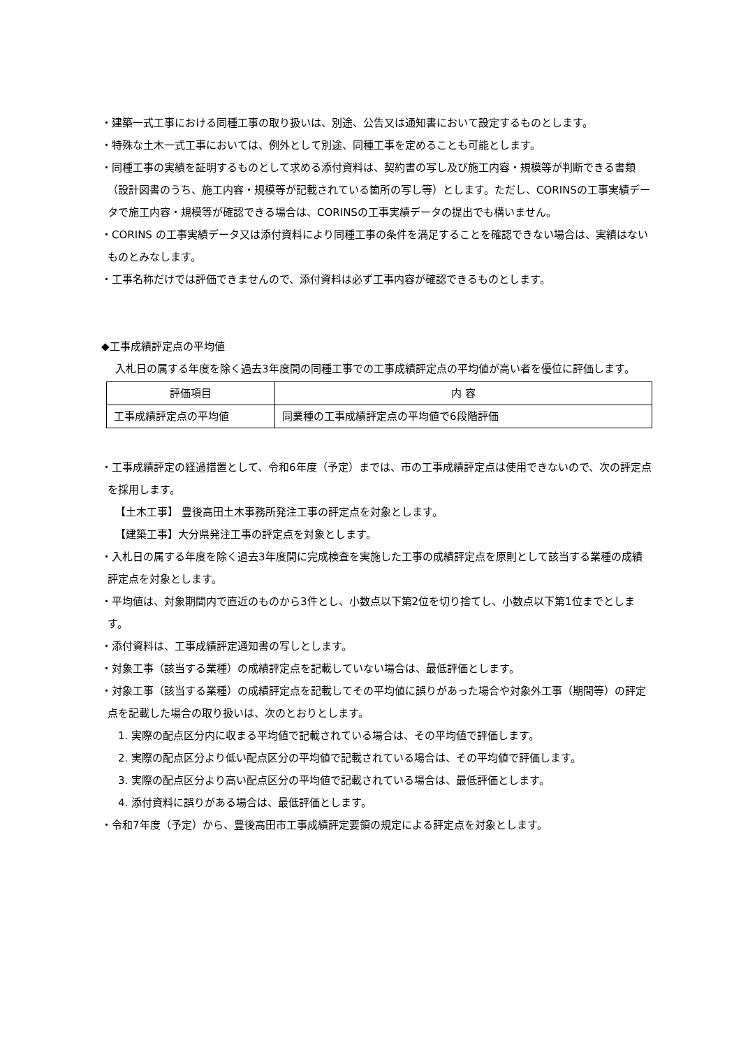・建築一式工事における同種工事の取り扱いは、別途、公告又は通知書において設定するものとします。
・特殊な土木一式工事においては、例外として別途、同種工事を定めることも可能とします。
・同種工事の実績を証明するものとして求める添付資料は、契約書の写し及び施工内容・規模等が判断できる書類（設計図書のうち、施工内容・規模等が記載されている箇所の写し等）とします。ただし、CORINSの工事実績データで施工内容・規模等が確認できる場合は、CORINSの工事実績データの提出でも構いません。
・CORINS の工事実績データ又は添付資料により同種工事の条件を満足することを確認できない場合は、実績はないものとみなします。
・工事名称だけでは評価できませんので、添付資料は必ず工事内容が確認できるものとします。
◆工事成績評定点の平均値
入札日の属する年度を除く過去3年度間の同種工事での工事成績評定点の平均値が高い者を優位に評価します。
| 評価項目 | 内 容 |
| --- | --- |
| 工事成績評定点の平均値 | 同業種の工事成績評定点の平均値で6段階評価 |
・工事成績評定の経過措置として、令和6年度（予定）までは、市の工事成績評定点は使用できないので、次の評定点を採用します。
【土木工事】 豊後高田土木事務所発注工事の評定点を対象とします。
【建築工事】大分県発注工事の評定点を対象とします。
・入札日の属する年度を除く過去3年度間に完成検査を実施した工事の成績評定点を原則として該当する業種の成績評定点を対象とします。
・平均値は、対象期間内で直近のものから3件とし、小数点以下第2位を切り捨てし、小数点以下第1位までとします。
・添付資料は、工事成績評定通知書の写しとします。
・対象工事（該当する業種）の成績評定点を記載していない場合は、最低評価とします。
・対象工事（該当する業種）の成績評定点を記載してその平均値に誤りがあった場合や対象外工事（期間等）の評定点を記載した場合の取り扱いは、次のとおりとします。
1. 実際の配点区分内に収まる平均値で記載されている場合は、その平均値で評価します。
2. 実際の配点区分より低い配点区分の平均値で記載されている場合は、その平均値で評価します。
3. 実際の配点区分より高い配点区分の平均値で記載されている場合は、最低評価とします。
4. 添付資料に誤りがある場合は、最低評価とします。
・令和7年度（予定）から、豊後高田市工事成績評定要領の規定による評定点を対象とします。